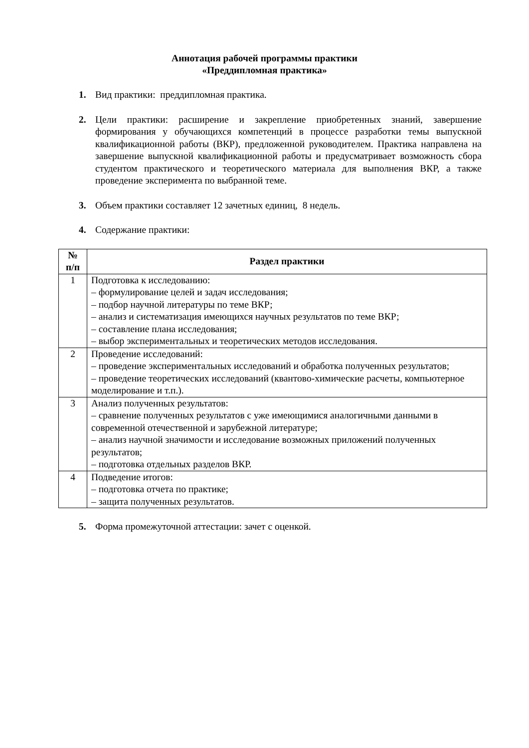Аннотация рабочей программы практики
«Преддипломная практика»
1. Вид практики: преддипломная практика.
2. Цели практики: расширение и закрепление приобретенных знаний, завершение формирования у обучающихся компетенций в процессе разработки темы выпускной квалификационной работы (ВКР), предложенной руководителем. Практика направлена на завершение выпускной квалификационной работы и предусматривает возможность сбора студентом практического и теоретического материала для выполнения ВКР, а также проведение эксперимента по выбранной теме.
3. Объем практики составляет 12 зачетных единиц, 8 недель.
4. Содержание практики:
| № п/п | Раздел практики |
| --- | --- |
| 1 | Подготовка к исследованию: – формулирование целей и задач исследования; – подбор научной литературы по теме ВКР; – анализ и систематизация имеющихся научных результатов по теме ВКР; – составление плана исследования; – выбор экспериментальных и теоретических методов исследования. |
| 2 | Проведение исследований: – проведение экспериментальных исследований и обработка полученных результатов; – проведение теоретических исследований (квантово-химические расчеты, компьютерное моделирование и т.п.). |
| 3 | Анализ полученных результатов: – сравнение полученных результатов с уже имеющимися аналогичными данными в современной отечественной и зарубежной литературе; – анализ научной значимости и исследование возможных приложений полученных результатов; – подготовка отдельных разделов ВКР. |
| 4 | Подведение итогов: – подготовка отчета по практике; – защита полученных результатов. |
5. Форма промежуточной аттестации: зачет с оценкой.